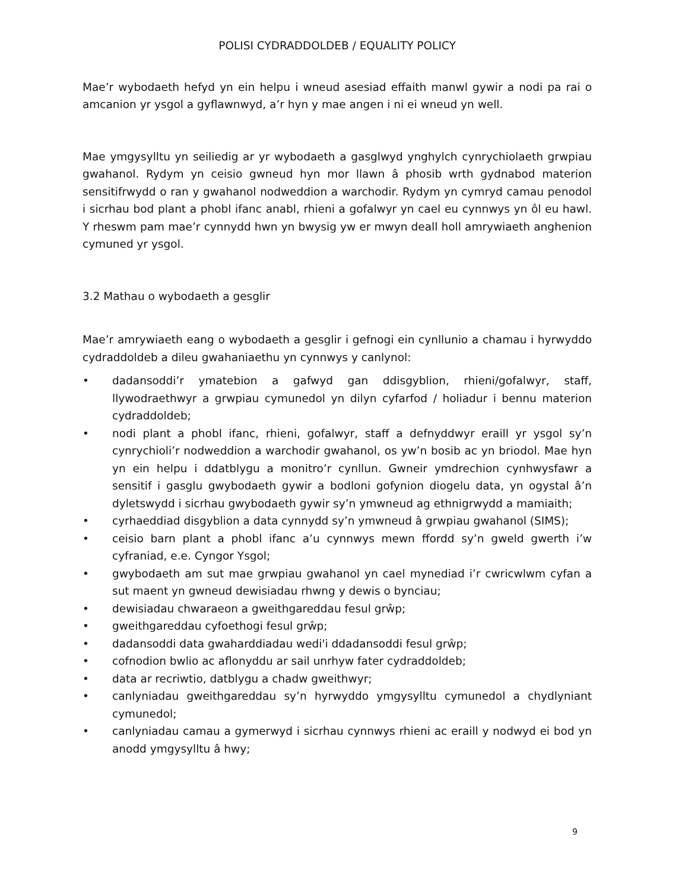POLISI CYDRADDOLDEB / EQUALITY POLICY
Mae’r wybodaeth hefyd yn ein helpu i wneud asesiad effaith manwl gywir a nodi pa rai o amcanion yr ysgol a gyflawnwyd, a’r hyn y mae angen i ni ei wneud yn well.
Mae ymgysylltu yn seiliedig ar yr wybodaeth a gasglwyd ynghylch cynrychiolaeth grwpiau gwahanol. Rydym yn ceisio gwneud hyn mor llawn â phosib wrth gydnabod materion sensitifrwydd o ran y gwahanol nodweddion a warchodir. Rydym yn cymryd camau penodol i sicrhau bod plant a phobl ifanc anabl, rhieni a gofalwyr yn cael eu cynnwys yn ôl eu hawl. Y rheswm pam mae’r cynnydd hwn yn bwysig yw er mwyn deall holl amrywiaeth anghenion cymuned yr ysgol.
3.2 Mathau o wybodaeth a gesglir
Mae’r amrywiaeth eang o wybodaeth a gesglir i gefnogi ein cynllunio a chamau i hyrwyddo cydraddoldeb a dileu gwahaniaethu yn cynnwys y canlynol:
• dadansoddi’r ymatebion a gafwyd gan ddisgyblion, rhieni/gofalwyr, staff, llywodraethwyr a grwpiau cymunedol yn dilyn cyfarfod / holiadur i bennu materion cydraddoldeb;
• nodi plant a phobl ifanc, rhieni, gofalwyr, staff a defnyddwyr eraill yr ysgol sy’n cynrychioli’r nodweddion a warchodir gwahanol, os yw’n bosib ac yn briodol. Mae hyn yn ein helpu i ddatblygu a monitro’r cynllun. Gwneir ymdrechion cynhwysfawr a sensitif i gasglu gwybodaeth gywir a bodloni gofynion diogelu data, yn ogystal â’n dyletswydd i sicrhau gwybodaeth gywir sy’n ymwneud ag ethnigrwydd a mamiaith;
• cyrhaeddiad disgyblion a data cynnydd sy’n ymwneud â grwpiau gwahanol (SIMS);
• ceisio barn plant a phobl ifanc a’u cynnwys mewn ffordd sy’n gweld gwerth i’w cyfraniad, e.e. Cyngor Ysgol;
• gwybodaeth am sut mae grwpiau gwahanol yn cael mynediad i’r cwricwlwm cyfan a sut maent yn gwneud dewisiadau rhwng y dewis o bynciau;
• dewisiadau chwaraeon a gweithgareddau fesul grŵp;
• gweithgareddau cyfoethogi fesul grŵp;
• dadansoddi data gwaharddiadau wedi'i ddadansoddi fesul grŵp;
• cofnodion bwlio ac aflonyddu ar sail unrhyw fater cydraddoldeb;
• data ar recriwtio, datblygu a chadw gweithwyr;
• canlyniadau gweithgareddau sy’n hyrwyddo ymgysylltu cymunedol a chydlyniant cymunedol;
• canlyniadau camau a gymerwyd i sicrhau cynnwys rhieni ac eraill y nodwyd ei bod yn anodd ymgysylltu â hwy;
9